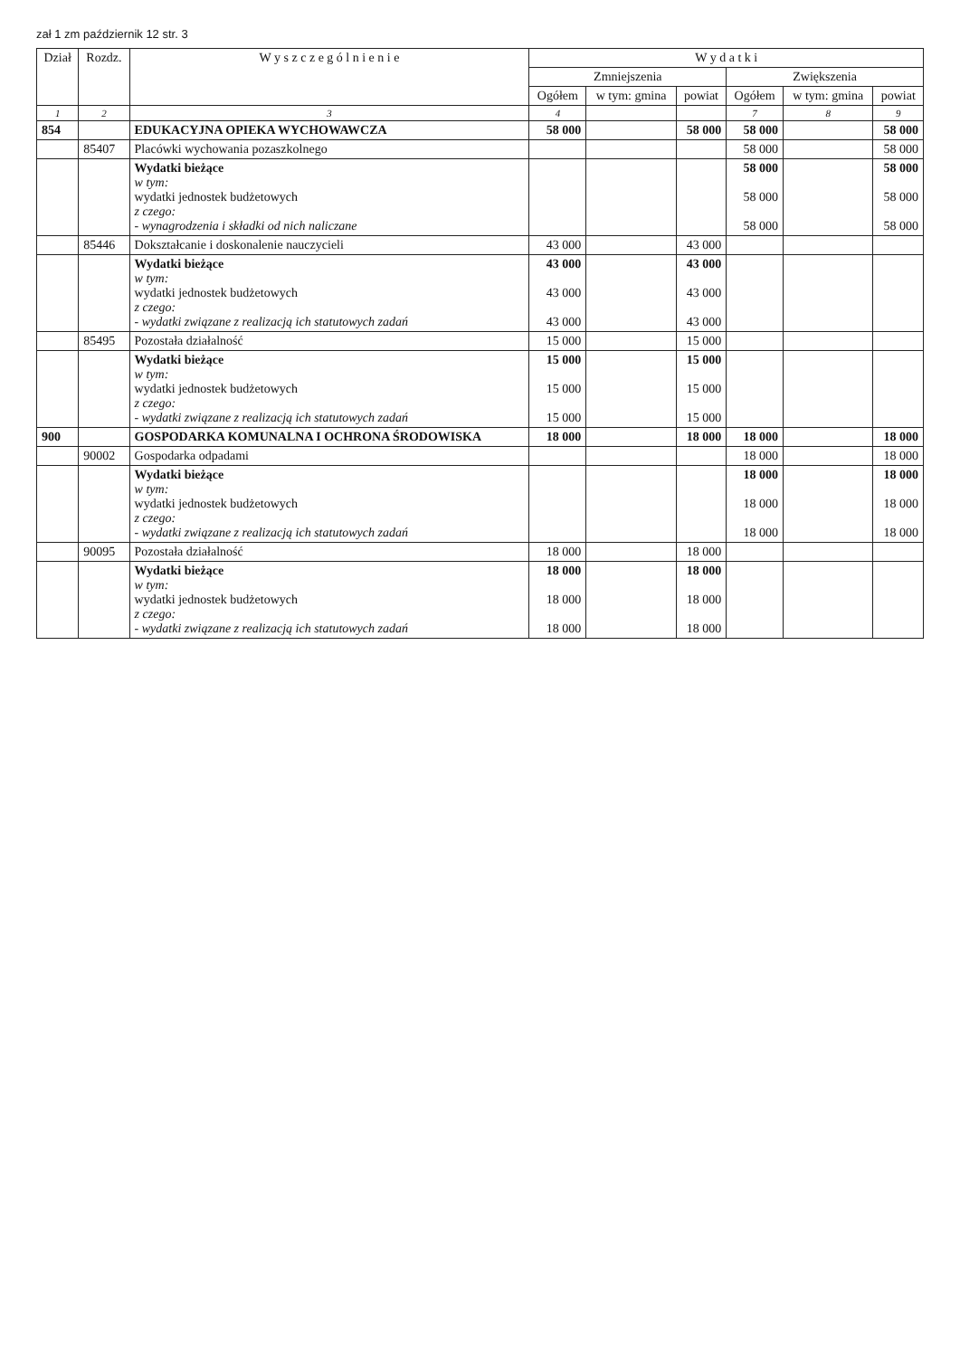zał 1 zm październik 12 str. 3
| Dział | Rozdz. | W y s z c z e g ó l n i e n i e | W y d a t k i | | | | | |
| --- | --- | --- | --- | --- | --- | --- | --- | --- |
| | | | Zmniejszenia | | | Zwiększenia | | |
| | | | Ogółem | w tym: gmina | powiat | Ogółem | w tym: gmina | powiat |
| 1 | 2 | 3 | 4 | | | 7 | 8 | 9 |
| 854 | | EDUKACYJNA OPIEKA WYCHOWAWCZA | 58 000 | | 58 000 | 58 000 | | 58 000 |
| | 85407 | Placówki wychowania pozaszkolnego | | | | 58 000 | | 58 000 |
| | | Wydatki bieżące w tym: wydatki jednostek budżetowych z czego: - wynagrodzenia i składki od nich naliczane | | | | 58 000 58 000 58 000 | | 58 000 58 000 58 000 |
| | 85446 | Dokształcanie i doskonalenie nauczycieli | 43 000 | | 43 000 | | | |
| | | Wydatki bieżące w tym: wydatki jednostek budżetowych z czego: - wydatki związane z realizacją ich statutowych zadań | 43 000 43 000 43 000 | | 43 000 43 000 43 000 | | | |
| | 85495 | Pozostała działalność | 15 000 | | 15 000 | | | |
| | | Wydatki bieżące w tym: wydatki jednostek budżetowych z czego: - wydatki związane z realizacją ich statutowych zadań | 15 000 15 000 15 000 | | 15 000 15 000 15 000 | | | |
| 900 | | GOSPODARKA KOMUNALNA I OCHRONA ŚRODOWISKA | 18 000 | | 18 000 | 18 000 | | 18 000 |
| | 90002 | Gospodarka odpadami | | | | 18 000 | | 18 000 |
| | | Wydatki bieżące w tym: wydatki jednostek budżetowych z czego: - wydatki związane z realizacją ich statutowych zadań | | | | 18 000 18 000 18 000 | | 18 000 18 000 18 000 |
| | 90095 | Pozostała działalność | 18 000 | | 18 000 | | | |
| | | Wydatki bieżące w tym: wydatki jednostek budżetowych z czego: - wydatki związane z realizacją ich statutowych zadań | 18 000 18 000 18 000 | | 18 000 18 000 18 000 | | | |